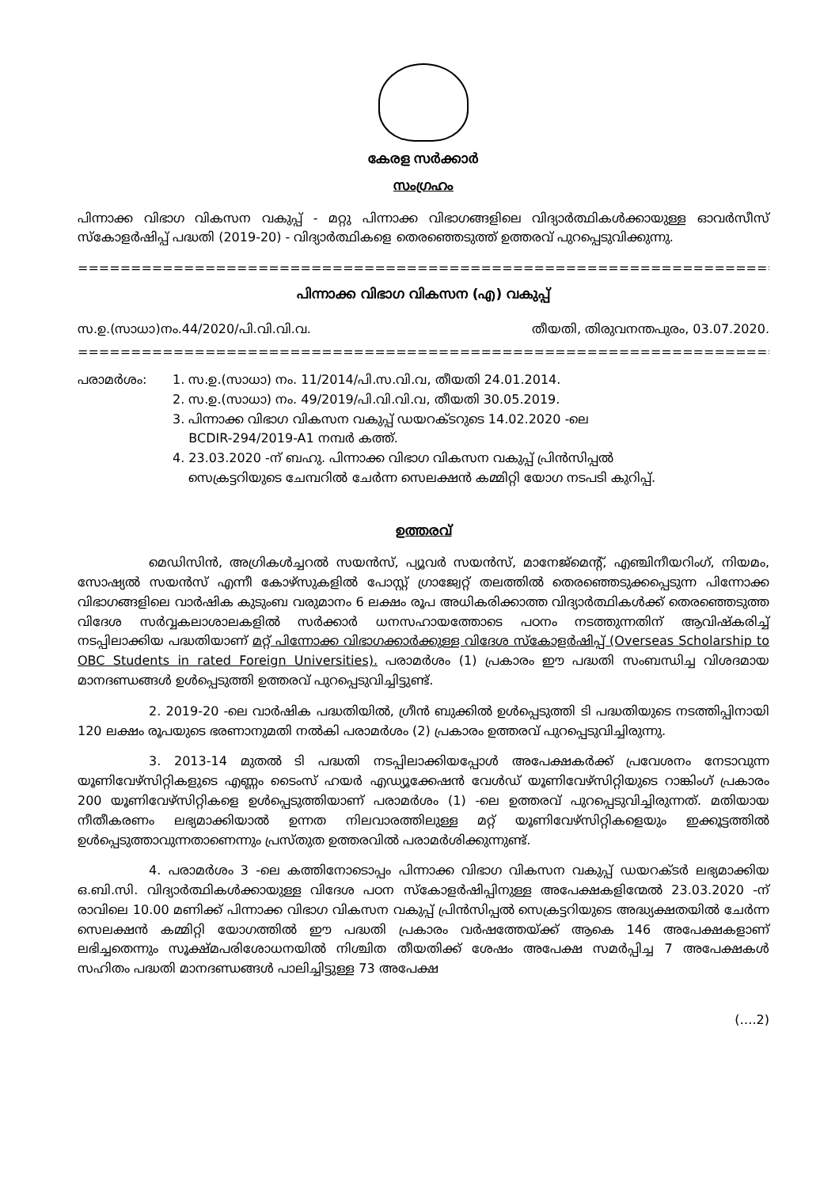കേരള സർക്കാർ
സംഗ്രഹം
പിന്നാക്ക വിഭാഗ വികസന വകുപ്പ് - മറ്റു പിന്നാക്ക വിഭാഗങ്ങളിലെ വിദ്യാർത്ഥികൾക്കായുള്ള ഓവർസീസ് സ്കോളർഷിപ്പ് പദ്ധതി (2019-20) - വിദ്യാർത്ഥികളെ തെരഞ്ഞെടുത്ത് ഉത്തരവ് പുറപ്പെടുവിക്കുന്നു.
==================================================================================
പിന്നാക്ക വിഭാഗ വികസന (എ) വകുപ്പ്
സ.ഉ.(സാധാ)നം.44/2020/പി.വി.വി.വ. തീയതി, തിരുവനന്തപുരം, 03.07.2020.
==================================================================================
പരാമർശം: 1. സ.ഉ.(സാധാ) നം. 11/2014/പി.സ.വി.വ, തീയതി 24.01.2014.
2. സ.ഉ.(സാധാ) നം. 49/2019/പി.വി.വി.വ, തീയതി 30.05.2019.
3. പിന്നാക്ക വിഭാഗ വികസന വകുപ്പ് ഡയറക്ടറുടെ 14.02.2020 -ലെ
BCDIR-294/2019-A1 നമ്പർ കത്ത്.
4. 23.03.2020 -ന് ബഹു. പിന്നാക്ക വിഭാഗ വികസന വകുപ്പ് പ്രിൻസിപ്പൽ
സെക്രട്ടറിയുടെ ചേമ്പറിൽ ചേർന്ന സെലക്ഷൻ കമ്മിറ്റി യോഗ നടപടി കുറിപ്പ്.
ഉത്തരവ്
മെഡിസിൻ, അഗ്രികൾച്ചറൽ സയൻസ്, പ്യൂവർ സയൻസ്, മാനേജ്മെന്റ്, എഞ്ചിനീയറിംഗ്, നിയമം, സോഷ്യൽ സയൻസ് എന്നീ കോഴ്സുകളിൽ പോസ്റ്റ് ഗ്രാജ്വേറ്റ് തലത്തിൽ തെരഞ്ഞെടുക്കപ്പെടുന്ന പിന്നോക്ക വിഭാഗങ്ങളിലെ വാർഷിക കുടുംബ വരുമാനം 6 ലക്ഷം രൂപ അധികരിക്കാത്ത വിദ്യാർത്ഥികൾക്ക് തെരഞ്ഞെടുത്ത വിദേശ സർവ്വകലാശാലകളിൽ സർക്കാർ ധനസഹായത്തോടെ പഠനം നടത്തുന്നതിന് ആവിഷ്കരിച്ച് നടപ്പിലാക്കിയ പദ്ധതിയാണ് മറ്റ് പിന്നോക്ക വിഭാഗക്കാർക്കുള്ള വിദേശ സ്കോളർഷിപ്പ് (Overseas Scholarship to OBC Students in rated Foreign Universities). പരാമർശം (1) പ്രകാരം ഈ പദ്ധതി സംബന്ധിച്ച വിശദമായ മാനദണ്ഡങ്ങൾ ഉൾപ്പെടുത്തി ഉത്തരവ് പുറപ്പെടുവിച്ചിട്ടുണ്ട്.
2. 2019-20 -ലെ വാർഷിക പദ്ധതിയിൽ, ഗ്രീൻ ബുക്കിൽ ഉൾപ്പെടുത്തി ടി പദ്ധതിയുടെ നടത്തിപ്പിനായി 120 ലക്ഷം രൂപയുടെ ഭരണാനുമതി നൽകി പരാമർശം (2) പ്രകാരം ഉത്തരവ് പുറപ്പെടുവിച്ചിരുന്നു.
3. 2013-14 മുതൽ ടി പദ്ധതി നടപ്പിലാക്കിയപ്പോൾ അപേക്ഷകർക്ക് പ്രവേശനം നേടാവുന്ന യൂണിവേഴ്സിറ്റികളുടെ എണ്ണം ടൈംസ് ഹയർ എഡ്യൂക്കേഷൻ വേൾഡ് യൂണിവേഴ്സിറ്റിയുടെ റാങ്കിംഗ് പ്രകാരം 200 യൂണിവേഴ്സിറ്റികളെ ഉൾപ്പെടുത്തിയാണ് പരാമർശം (1) -ലെ ഉത്തരവ് പുറപ്പെടുവിച്ചിരുന്നത്. മതിയായ നീതീകരണം ലഭ്യമാക്കിയാൽ ഉന്നത നിലവാരത്തിലുള്ള മറ്റ് യൂണിവേഴ്സിറ്റികളെയും ഇക്കൂട്ടത്തിൽ ഉൾപ്പെടുത്താവുന്നതാണെന്നും പ്രസ്തുത ഉത്തരവിൽ പരാമർശിക്കുന്നുണ്ട്.
4. പരാമർശം 3 -ലെ കത്തിനോടൊപ്പം പിന്നാക്ക വിഭാഗ വികസന വകുപ്പ് ഡയറക്ടർ ലഭ്യമാക്കിയ ഒ.ബി.സി. വിദ്യാർത്ഥികൾക്കായുള്ള വിദേശ പഠന സ്കോളർഷിപ്പിനുള്ള അപേക്ഷകളിന്മേൽ 23.03.2020 -ന് രാവിലെ 10.00 മണിക്ക് പിന്നാക്ക വിഭാഗ വികസന വകുപ്പ് പ്രിൻസിപ്പൽ സെക്രട്ടറിയുടെ അദ്ധ്യക്ഷതയിൽ ചേർന്ന സെലക്ഷൻ കമ്മിറ്റി യോഗത്തിൽ ഈ പദ്ധതി പ്രകാരം വർഷത്തേയ്ക്ക് ആകെ 146 അപേക്ഷകളാണ് ലഭിച്ചതെന്നും സൂക്ഷ്മപരിശോധനയിൽ നിശ്ചിത തീയതിക്ക് ശേഷം അപേക്ഷ സമർപ്പിച്ച 7 അപേക്ഷകൾ സഹിതം പദ്ധതി മാനദണ്ഡങ്ങൾ പാലിച്ചിട്ടുള്ള 73 അപേക്ഷ
(….2)